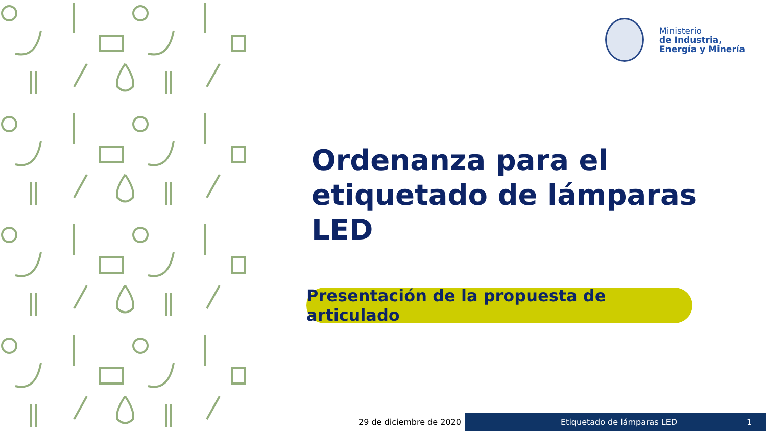Ministerio
de Industria,
Energía y Minería
Ordenanza para el
etiquetado de lámparas LED
Presentación de la propuesta de articulado
29 de diciembre de 2020 Etiquetado de lámparas LED 1